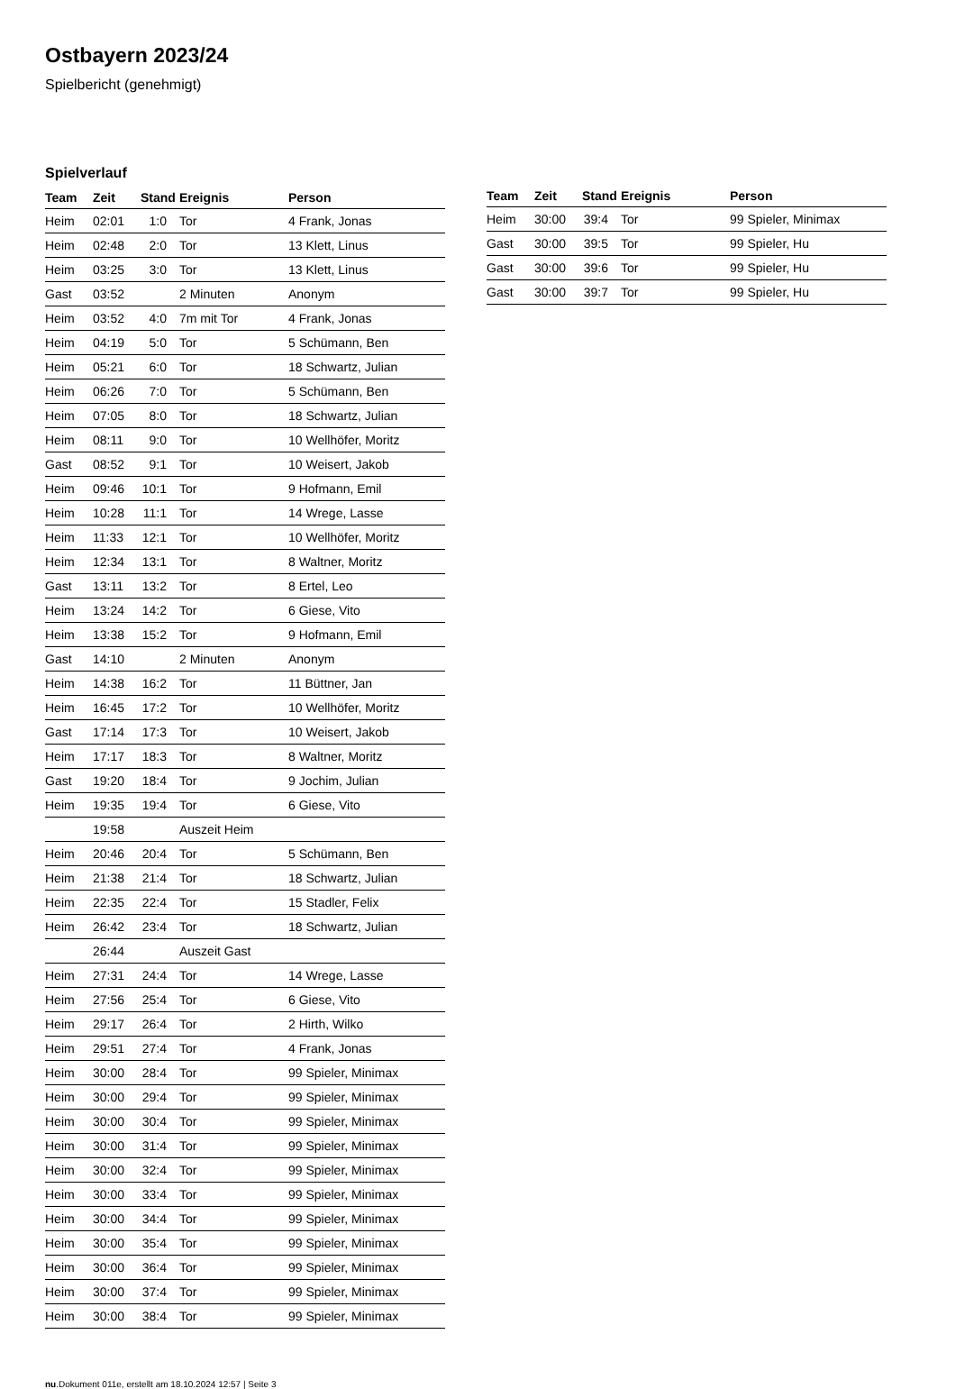Ostbayern 2023/24
Spielbericht (genehmigt)
Spielverlauf
| Team | Zeit | Stand | Ereignis | Person |
| --- | --- | --- | --- | --- |
| Heim | 02:01 | 1:0 | Tor | 4 Frank, Jonas |
| Heim | 02:48 | 2:0 | Tor | 13 Klett, Linus |
| Heim | 03:25 | 3:0 | Tor | 13 Klett, Linus |
| Gast | 03:52 | | 2 Minuten | Anonym |
| Heim | 03:52 | 4:0 | 7m mit Tor | 4 Frank, Jonas |
| Heim | 04:19 | 5:0 | Tor | 5 Schümann, Ben |
| Heim | 05:21 | 6:0 | Tor | 18 Schwartz, Julian |
| Heim | 06:26 | 7:0 | Tor | 5 Schümann, Ben |
| Heim | 07:05 | 8:0 | Tor | 18 Schwartz, Julian |
| Heim | 08:11 | 9:0 | Tor | 10 Wellhöfer, Moritz |
| Gast | 08:52 | 9:1 | Tor | 10 Weisert, Jakob |
| Heim | 09:46 | 10:1 | Tor | 9 Hofmann, Emil |
| Heim | 10:28 | 11:1 | Tor | 14 Wrege, Lasse |
| Heim | 11:33 | 12:1 | Tor | 10 Wellhöfer, Moritz |
| Heim | 12:34 | 13:1 | Tor | 8 Waltner, Moritz |
| Gast | 13:11 | 13:2 | Tor | 8 Ertel, Leo |
| Heim | 13:24 | 14:2 | Tor | 6 Giese, Vito |
| Heim | 13:38 | 15:2 | Tor | 9 Hofmann, Emil |
| Gast | 14:10 | | 2 Minuten | Anonym |
| Heim | 14:38 | 16:2 | Tor | 11 Büttner, Jan |
| Heim | 16:45 | 17:2 | Tor | 10 Wellhöfer, Moritz |
| Gast | 17:14 | 17:3 | Tor | 10 Weisert, Jakob |
| Heim | 17:17 | 18:3 | Tor | 8 Waltner, Moritz |
| Gast | 19:20 | 18:4 | Tor | 9 Jochim, Julian |
| Heim | 19:35 | 19:4 | Tor | 6 Giese, Vito |
| | 19:58 | | Auszeit Heim | |
| Heim | 20:46 | 20:4 | Tor | 5 Schümann, Ben |
| Heim | 21:38 | 21:4 | Tor | 18 Schwartz, Julian |
| Heim | 22:35 | 22:4 | Tor | 15 Stadler, Felix |
| Heim | 26:42 | 23:4 | Tor | 18 Schwartz, Julian |
| | 26:44 | | Auszeit Gast | |
| Heim | 27:31 | 24:4 | Tor | 14 Wrege, Lasse |
| Heim | 27:56 | 25:4 | Tor | 6 Giese, Vito |
| Heim | 29:17 | 26:4 | Tor | 2 Hirth, Wilko |
| Heim | 29:51 | 27:4 | Tor | 4 Frank, Jonas |
| Heim | 30:00 | 28:4 | Tor | 99 Spieler, Minimax |
| Heim | 30:00 | 29:4 | Tor | 99 Spieler, Minimax |
| Heim | 30:00 | 30:4 | Tor | 99 Spieler, Minimax |
| Heim | 30:00 | 31:4 | Tor | 99 Spieler, Minimax |
| Heim | 30:00 | 32:4 | Tor | 99 Spieler, Minimax |
| Heim | 30:00 | 33:4 | Tor | 99 Spieler, Minimax |
| Heim | 30:00 | 34:4 | Tor | 99 Spieler, Minimax |
| Heim | 30:00 | 35:4 | Tor | 99 Spieler, Minimax |
| Heim | 30:00 | 36:4 | Tor | 99 Spieler, Minimax |
| Heim | 30:00 | 37:4 | Tor | 99 Spieler, Minimax |
| Heim | 30:00 | 38:4 | Tor | 99 Spieler, Minimax |
| Team | Zeit | Stand | Ereignis | Person |
| --- | --- | --- | --- | --- |
| Heim | 30:00 | 39:4 | Tor | 99 Spieler, Minimax |
| Gast | 30:00 | 39:5 | Tor | 99 Spieler, Hu |
| Gast | 30:00 | 39:6 | Tor | 99 Spieler, Hu |
| Gast | 30:00 | 39:7 | Tor | 99 Spieler, Hu |
nu.Dokument 011e, erstellt am 18.10.2024 12:57 | Seite 3